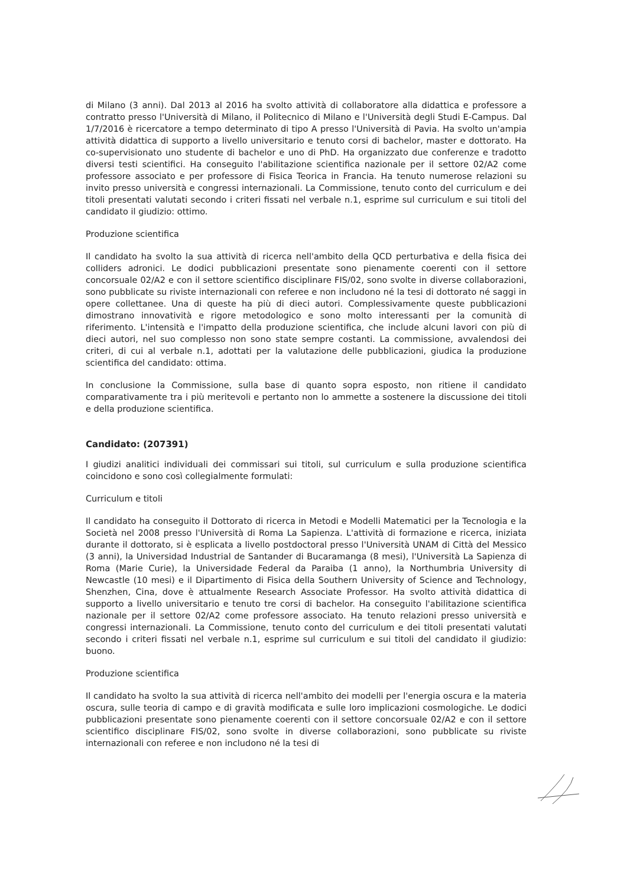di Milano (3 anni). Dal 2013 al 2016 ha svolto attività di collaboratore alla didattica e professore a contratto presso l'Università di Milano, il Politecnico di Milano e l'Università degli Studi E-Campus. Dal 1/7/2016 è ricercatore a tempo determinato di tipo A presso l'Università di Pavia. Ha svolto un'ampia attività didattica di supporto a livello universitario e tenuto corsi di bachelor, master e dottorato. Ha co-supervisionato uno studente di bachelor e uno di PhD. Ha organizzato due conferenze e tradotto diversi testi scientifici. Ha conseguito l'abilitazione scientifica nazionale per il settore 02/A2 come professore associato e per professore di Fisica Teorica in Francia. Ha tenuto numerose relazioni su invito presso università e congressi internazionali. La Commissione, tenuto conto del curriculum e dei titoli presentati valutati secondo i criteri fissati nel verbale n.1, esprime sul curriculum e sui titoli del candidato il giudizio: ottimo.
Produzione scientifica
Il candidato ha svolto la sua attività di ricerca nell'ambito della QCD perturbativa e della fisica dei colliders adronici. Le dodici pubblicazioni presentate sono pienamente coerenti con il settore concorsuale 02/A2 e con il settore scientifico disciplinare FIS/02, sono svolte in diverse collaborazioni, sono pubblicate su riviste internazionali con referee e non includono né la tesi di dottorato né saggi in opere collettanee. Una di queste ha più di dieci autori. Complessivamente queste pubblicazioni dimostrano innovatività e rigore metodologico e sono molto interessanti per la comunità di riferimento. L'intensità e l'impatto della produzione scientifica, che include alcuni lavori con più di dieci autori, nel suo complesso non sono state sempre costanti. La commissione, avvalendosi dei criteri, di cui al verbale n.1, adottati per la valutazione delle pubblicazioni, giudica la produzione scientifica del candidato: ottima.
In conclusione la Commissione, sulla base di quanto sopra esposto, non ritiene il candidato comparativamente tra i più meritevoli e pertanto non lo ammette a sostenere la discussione dei titoli e della produzione scientifica.
Candidato: (207391)
I giudizi analitici individuali dei commissari sui titoli, sul curriculum e sulla produzione scientifica coincidono e sono così collegialmente formulati:
Curriculum e titoli
Il candidato ha conseguito il Dottorato di ricerca in Metodi e Modelli Matematici per la Tecnologia e la Società nel 2008 presso l'Università di Roma La Sapienza. L'attività di formazione e ricerca, iniziata durante il dottorato, si è esplicata a livello postdoctoral presso l'Università UNAM di Città del Messico (3 anni), la Universidad Industrial de Santander di Bucaramanga (8 mesi), l'Università La Sapienza di Roma (Marie Curie), la Universidade Federal da Paraiba (1 anno), la Northumbria University di Newcastle (10 mesi) e il Dipartimento di Fisica della Southern University of Science and Technology, Shenzhen, Cina, dove è attualmente Research Associate Professor. Ha svolto attività didattica di supporto a livello universitario e tenuto tre corsi di bachelor. Ha conseguito l'abilitazione scientifica nazionale per il settore 02/A2 come professore associato. Ha tenuto relazioni presso università e congressi internazionali. La Commissione, tenuto conto del curriculum e dei titoli presentati valutati secondo i criteri fissati nel verbale n.1, esprime sul curriculum e sui titoli del candidato il giudizio: buono.
Produzione scientifica
Il candidato ha svolto la sua attività di ricerca nell'ambito dei modelli per l'energia oscura e la materia oscura, sulle teoria di campo e di gravità modificata e sulle loro implicazioni cosmologiche. Le dodici pubblicazioni presentate sono pienamente coerenti con il settore concorsuale 02/A2 e con il settore scientifico disciplinare FIS/02, sono svolte in diverse collaborazioni, sono pubblicate su riviste internazionali con referee e non includono né la tesi di